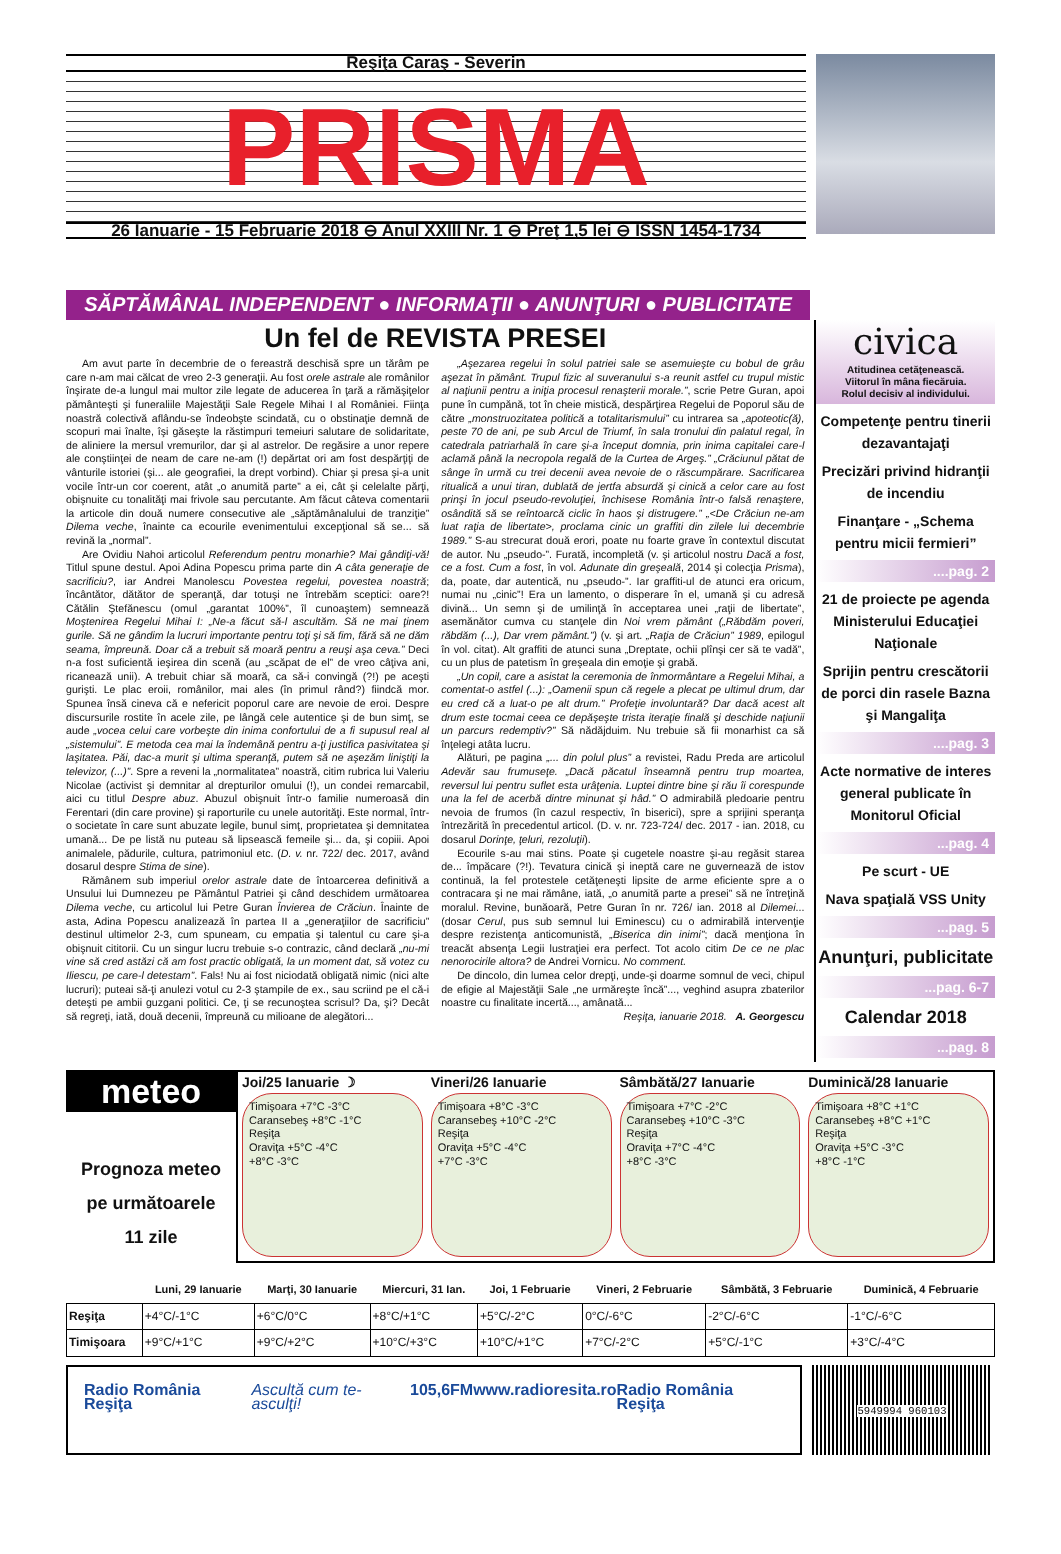Reşiţa Caraş - Severin
PRISMA
26 Ianuarie - 15 Februarie 2018 ⊖ Anul XXIII Nr. 1 ⊖ Preţ 1,5 lei ⊖ ISSN 1454-1734
SĂPTĂMÂNAL INDEPENDENT ● INFORMAŢII ● ANUNŢURI ● PUBLICITATE
Un fel de REVISTA PRESEI
Am avut parte în decembrie de o fereastră deschisă spre un tărâm pe care n-am mai călcat de vreo 2-3 generaţii. Au fost orele astrale ale românilor înşirate de-a lungul mai multor zile legate de aducerea în ţară a rămăşiţelor pământeşti şi funeraliile Majestăţii Sale Regele Mihai I al României. Fiinţa noastră colectivă aflându-se îndeobşte scindată, cu o obstinaţie demnă de scopuri mai înalte, îşi găseşte la răstimpuri temeiuri salutare de solidaritate, de aliniere la mersul vremurilor, dar şi al astrelor. De regăsire a unor repere ale conştiinţei de neam de care ne-am (!) depărtat ori am fost despărţiţi de vânturile istoriei (şi... ale geografiei, la drept vorbind). Chiar şi presa şi-a unit vocile într-un cor coerent, atât „o anumită parte” a ei, cât şi celelalte părţi, obişnuite cu tonalităţi mai frivole sau percutante. Am făcut câteva comentarii la articole din două numere consecutive ale „săptămânalului de tranziţie” Dilema veche, înainte ca ecourile evenimentului excepţional să se... să revină la „normal”.
Are Ovidiu Nahoi articolul Referendum pentru monarhie? Mai gândiţi-vă! Titlul spune destul. Apoi Adina Popescu prima parte din A câta generaţie de sacrificiu?, iar Andrei Manolescu Povestea regelui, povestea noastră; încântător, dătător de speranţă, dar totuşi ne întrebăm sceptici: oare?! Cătălin Ştefănescu (omul „garantat 100%”, îl cunoaştem) semnează Moştenirea Regelui Mihai I: „Ne-a făcut să-l ascultăm. Să ne mai ţinem gurile. Să ne gândim la lucruri importante pentru toţi şi să fim, fără să ne dăm seama, împreună. Doar că a trebuit să moară pentru a reuşi aşa ceva.” Deci n-a fost suficientă ieşirea din scenă (au „scăpat de el” de vreo câţiva ani, ricanează unii). A trebuit chiar să moară, ca să-i convingă (?!) pe aceşti gurişti. Le plac eroii, românilor, mai ales (în primul rând?) fiindcă mor. Spunea însă cineva că e nefericit poporul care are nevoie de eroi. Despre discursurile rostite în acele zile, pe lângă cele autentice şi de bun simţ, se aude „vocea celui care vorbeşte din inima confortului de a fi supusul real al „sistemului”. E metoda cea mai la îndemână pentru a-ţi justifica pasivitatea şi laşitatea. Păi, dac-a murit şi ultima speranţă, putem să ne aşezăm liniştiţi la televizor, (...)”. Spre a reveni la „normalitatea” noastră, citim rubrica lui Valeriu Nicolae (activist şi demnitar al drepturilor omului (!), un condei remarcabil, aici cu titlul Despre abuz. Abuzul obişnuit într-o familie numeroasă din Ferentari (din care provine) şi raporturile cu unele autorităţi. Este normal, într-o societate în care sunt abuzate legile, bunul simţ, proprietatea şi demnitatea umană... De pe listă nu puteau să lipsească femeile şi... da, şi copiii. Apoi animalele, pădurile, cultura, patrimoniul etc. (D. v. nr. 722/ dec. 2017, având dosarul despre Stima de sine).
Rămânem sub imperiul orelor astrale date de întoarcerea definitivă a Unsului lui Dumnezeu pe Pământul Patriei şi când deschidem următoarea Dilema veche, cu articolul lui Petre Guran Învierea de Crăciun. Înainte de asta, Adina Popescu analizează în partea II a „generaţiilor de sacrificiu” destinul ultimelor 2-3, cum spuneam, cu empatia şi talentul cu care şi-a obişnuit cititorii. Cu un singur lucru trebuie s-o contrazic, când declară „nu-mi vine să cred astăzi că am fost practic obligată, la un moment dat, să votez cu Iliescu, pe care-l detestam”. Fals! Nu ai fost niciodată obligată nimic (nici alte lucruri); puteai să-ţi anulezi votul cu 2-3 ştampile de ex., sau scriind pe el că-i deteşti pe ambii guzgani politici. Ce, ţi se recunoştea scrisul? Da, şi? Decât să regreţi, iată, două decenii, împreună cu milioane de alegători...
„Aşezarea regelui în solul patriei sale se asemuieşte cu bobul de grâu aşezat în pământ. Trupul fizic al suveranului s-a reunit astfel cu trupul mistic al naţiunii pentru a iniţia procesul renaşterii morale.”, scrie Petre Guran, apoi pune în cumpănă, tot în cheie mistică, despărţirea Regelui de Poporul său de către „monstruozitatea politică a totalitarismului” cu intrarea sa „apoteotic(ă), peste 70 de ani, pe sub Arcul de Triumf, în sala tronului din palatul regal, în catedrala patriarhală în care şi-a început domnia, prin inima capitalei care-l aclamă până la necropola regală de la Curtea de Argeş.” „Crăciunul pătat de sânge în urmă cu trei decenii avea nevoie de o răscumpărare. Sacrificarea ritualică a unui tiran, dublată de jertfa absurdă şi cinică a celor care au fost prinşi în jocul pseudo-revoluţiei, închisese România într-o falsă renaştere, osândită să se reîntoarcă ciclic în haos şi distrugere.” „<De Crăciun ne-am luat raţia de libertate>, proclama cinic un graffiti din zilele lui decembrie 1989.” S-au strecurat două erori, poate nu foarte grave în contextul discutat de autor. Nu „pseudo-”. Furată, incompletă (v. şi articolul nostru Dacă a fost, ce a fost. Cum a fost, în vol. Adunate din greşeală, 2014 şi colecţia Prisma), da, poate, dar autentică, nu „pseudo-”. Iar graffiti-ul de atunci era oricum, numai nu „cinic”! Era un lamento, o disperare în el, umană şi cu adresă divină... Un semn şi de umilinţă în acceptarea unei „raţii de libertate”, asemănător cumva cu stanţele din Noi vrem pământ („Răbdăm poveri, răbdăm (...), Dar vrem pământ.”) (v. şi art. „Raţia de Crăciun” 1989, epilogul în vol. citat). Alt graffiti de atunci suna „Dreptate, ochii plînşi cer să te vadă”, cu un plus de patetism în greşeala din emoţie şi grabă.
„Un copil, care a asistat la ceremonia de înmormântare a Regelui Mihai, a comentat-o astfel (...): „Oamenii spun că regele a plecat pe ultimul drum, dar eu cred că a luat-o pe alt drum.” Profeţie involuntară? Dar dacă acest alt drum este tocmai ceea ce depăşeşte trista iteraţie finală şi deschide naţiunii un parcurs redemptiv?” Să nădăjduim. Nu trebuie să fii monarhist ca să înţelegi atâta lucru.
Alături, pe pagina „... din polul plus” a revistei, Radu Preda are articolul Adevăr sau frumuseţe. „Dacă păcatul înseamnă pentru trup moartea, reversul lui pentru suflet esta urâţenia. Luptei dintre bine şi rău îi corespunde una la fel de acerbă dintre minunat şi hâd.” O admirabilă pledoarie pentru nevoia de frumos (în cazul respectiv, în biserici), spre a sprijini speranţa întrezărită în precedentul articol. (D. v. nr. 723-724/ dec. 2017 - ian. 2018, cu dosarul Dorinţe, ţeluri, rezoluţii).
Ecourile s-au mai stins. Poate şi cugetele noastre şi-au regăsit starea de... împăcare (?!). Tevatura cinică şi ineptă care ne guvernează de istov continuă, la fel protestele cetăţeneşti lipsite de arme eficiente spre a o contracara şi ne mai rămâne, iată, „o anumită parte a presei” să ne întreţină moralul. Revine, bunăoară, Petre Guran în nr. 726/ ian. 2018 al Dilemei... (dosar Cerul, pus sub semnul lui Eminescu) cu o admirabilă intervenţie despre rezistenţa anticomunistă, „Biserica din inimi”; dacă menţiona în treacăt absenţa Legii lustraţiei era perfect. Tot acolo citim De ce ne plac nenorocirile altora? de Andrei Vornicu. No comment.
De dincolo, din lumea celor drepţi, unde-şi doarme somnul de veci, chipul de efigie al Majestăţii Sale „ne urmăreşte încă”..., veghind asupra zbaterilor noastre cu finalitate incertă..., amânată...
Reşiţa, ianuarie 2018. A. Georgescu
civica
Atitudinea cetăţenească.
Viitorul în mâna fiecăruia.
Rolul decisiv al individului.
Competenţe pentru tinerii dezavantajaţi
Precizări privind hidranţii de incendiu
Finanţare - „Schema pentru micii fermieri”
....pag. 2
21 de proiecte pe agenda Ministerului Educaţiei Naţionale
Sprijin pentru crescătorii de porci din rasele Bazna şi Mangaliţa
....pag. 3
Acte normative de interes general publicate în Monitorul Oficial
...pag. 4
Pe scurt - UE
Nava spaţială VSS Unity
...pag. 5
Anunţuri, publicitate
...pag. 6-7
Calendar 2018
...pag. 8
meteo
Prognoza meteo
pe următoarele
11 zile
Joi/25 Ianuarie ☽
Timişoara +7°C -3°C
Caransebeş +8°C -1°C
Reşiţa
Oraviţa +5°C -4°C
+8°C -3°C
Vineri/26 Ianuarie
Timişoara +8°C -3°C
Caransebeş +10°C -2°C
Reşiţa
Oraviţa +5°C -4°C
+7°C -3°C
Sâmbătă/27 Ianuarie
Timişoara +7°C -2°C
Caransebeş +10°C -3°C
Reşiţa
Oraviţa +7°C -4°C
+8°C -3°C
Duminică/28 Ianuarie
Timişoara +8°C +1°C
Caransebeş +8°C +1°C
Reşiţa
Oraviţa +5°C -3°C
+8°C -1°C
| | Luni, 29 Ianuarie | Marţi, 30 Ianuarie | Miercuri, 31 Ian. | Joi, 1 Februarie | Vineri, 2 Februarie | Sâmbătă, 3 Februarie | Duminică, 4 Februarie |
| --- | --- | --- | --- | --- | --- | --- | --- |
| Reşiţa | +4°C/-1°C | +6°C/0°C | +8°C/+1°C | +5°C/-2°C | 0°C/-6°C | -2°C/-6°C | -1°C/-6°C |
| Timişoara | +9°C/+1°C | +9°C/+2°C | +10°C/+3°C | +10°C/+1°C | +7°C/-2°C | +5°C/-1°C | +3°C/-4°C |
Radio România Reşiţa Ascultă cum te-asculţi! 105,6FM www.radioresita.ro Radio România Reşiţa
5949994 960103